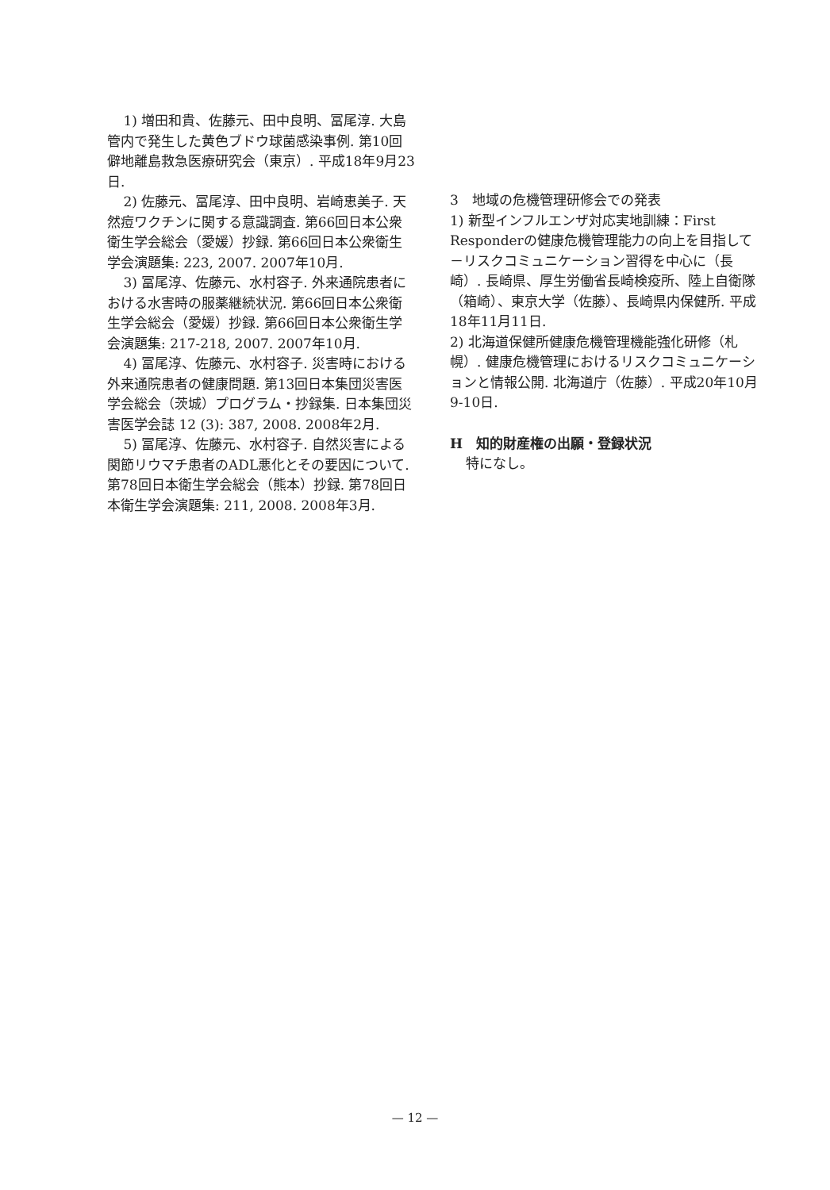1) 増田和貴、佐藤元、田中良明、冨尾淳. 大島管内で発生した黄色ブドウ球菌感染事例. 第10回僻地離島救急医療研究会（東京）. 平成18年9月23日.
2) 佐藤元、冨尾淳、田中良明、岩崎恵美子. 天然痘ワクチンに関する意識調査. 第66回日本公衆衛生学会総会（愛媛）抄録. 第66回日本公衆衛生学会演題集: 223, 2007. 2007年10月.
3) 冨尾淳、佐藤元、水村容子. 外来通院患者における水害時の服薬継続状況. 第66回日本公衆衛生学会総会（愛媛）抄録. 第66回日本公衆衛生学会演題集: 217-218, 2007. 2007年10月.
4) 冨尾淳、佐藤元、水村容子. 災害時における外来通院患者の健康問題. 第13回日本集団災害医学会総会（茨城）プログラム・抄録集. 日本集団災害医学会誌 12 (3): 387, 2008. 2008年2月.
5) 冨尾淳、佐藤元、水村容子. 自然災害による関節リウマチ患者のADL悪化とその要因について. 第78回日本衛生学会総会（熊本）抄録. 第78回日本衛生学会演題集: 211, 2008. 2008年3月.
3　地域の危機管理研修会での発表
1) 新型インフルエンザ対応実地訓練：First Responderの健康危機管理能力の向上を目指して－リスクコミュニケーション習得を中心に（長崎）. 長崎県、厚生労働省長崎検疫所、陸上自衛隊（箱崎）、東京大学（佐藤）、長崎県内保健所. 平成18年11月11日.
2) 北海道保健所健康危機管理機能強化研修（札幌）. 健康危機管理におけるリスクコミュニケーションと情報公開. 北海道庁（佐藤）. 平成20年10月9-10日.
H　知的財産権の出願・登録状況
特になし。
— 12 —